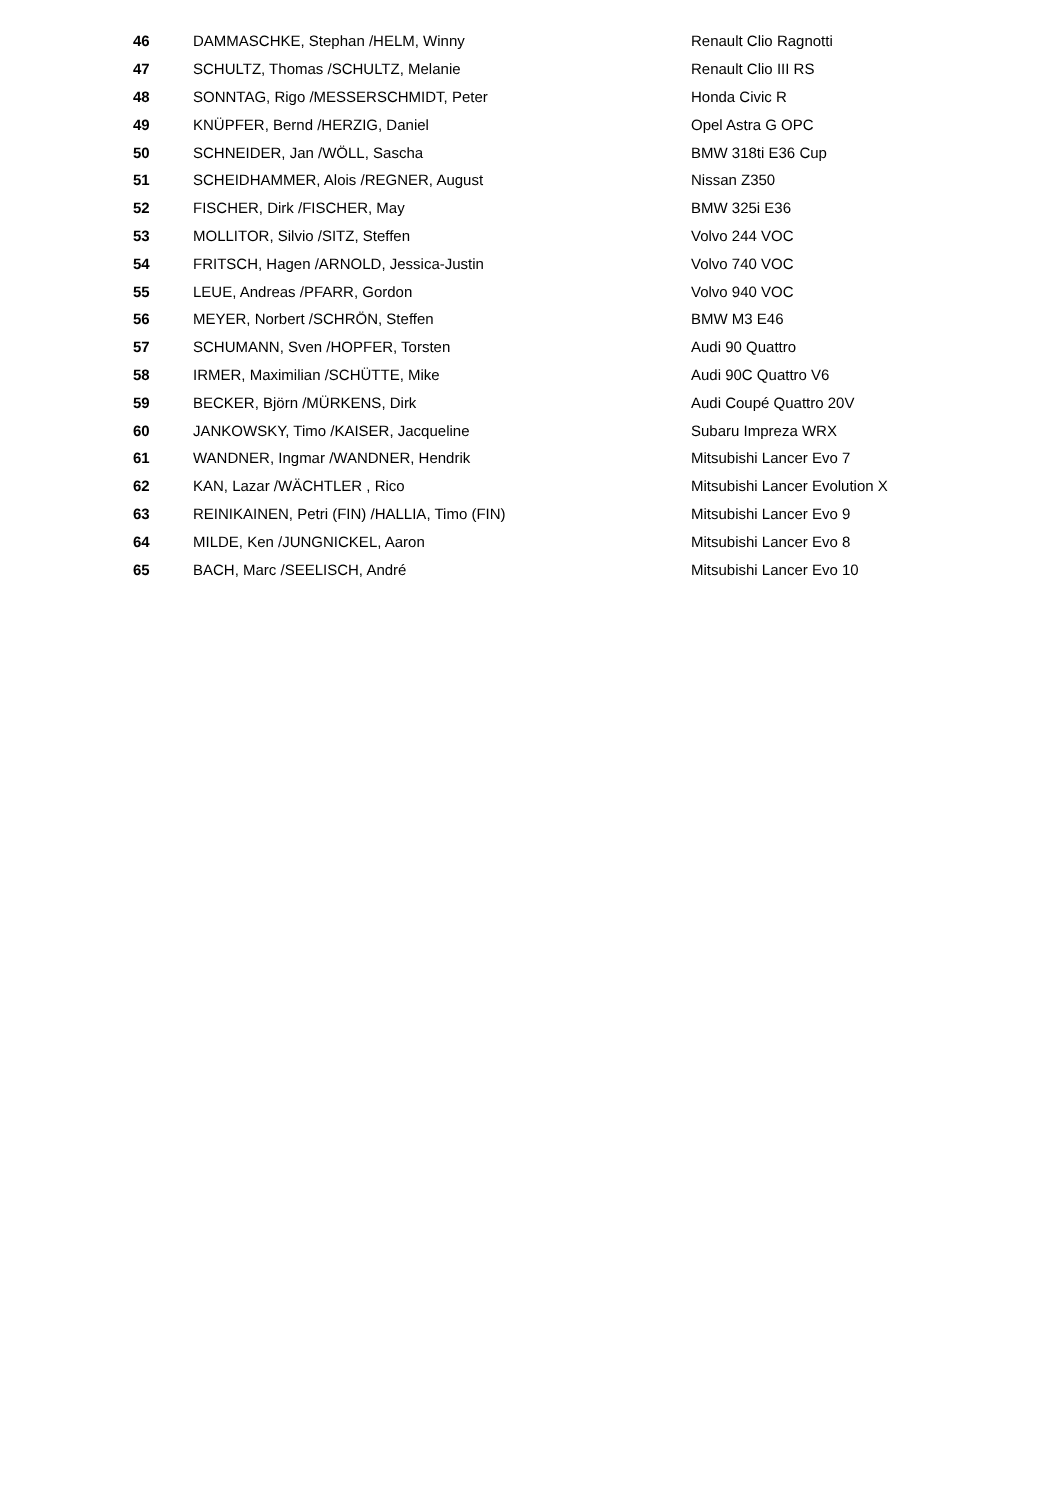| 46 | DAMMASCHKE, Stephan /HELM, Winny | Renault Clio Ragnotti |
| 47 | SCHULTZ, Thomas /SCHULTZ, Melanie | Renault Clio III RS |
| 48 | SONNTAG, Rigo /MESSERSCHMIDT, Peter | Honda Civic R |
| 49 | KNÜPFER, Bernd /HERZIG, Daniel | Opel Astra G OPC |
| 50 | SCHNEIDER, Jan /WÖLL, Sascha | BMW 318ti E36 Cup |
| 51 | SCHEIDHAMMER, Alois /REGNER, August | Nissan Z350 |
| 52 | FISCHER, Dirk /FISCHER, May | BMW 325i E36 |
| 53 | MOLLITOR, Silvio /SITZ, Steffen | Volvo 244 VOC |
| 54 | FRITSCH, Hagen /ARNOLD, Jessica-Justin | Volvo 740 VOC |
| 55 | LEUE, Andreas /PFARR, Gordon | Volvo 940 VOC |
| 56 | MEYER, Norbert /SCHRÖN, Steffen | BMW M3 E46 |
| 57 | SCHUMANN, Sven /HOPFER, Torsten | Audi 90 Quattro |
| 58 | IRMER, Maximilian /SCHÜTTE, Mike | Audi 90C Quattro V6 |
| 59 | BECKER, Björn /MÜRKENS, Dirk | Audi Coupé Quattro 20V |
| 60 | JANKOWSKY, Timo /KAISER, Jacqueline | Subaru Impreza WRX |
| 61 | WANDNER, Ingmar /WANDNER, Hendrik | Mitsubishi Lancer Evo 7 |
| 62 | KAN, Lazar /WÄCHTLER , Rico | Mitsubishi Lancer Evolution X |
| 63 | REINIKAINEN, Petri (FIN) /HALLIA, Timo (FIN) | Mitsubishi Lancer Evo 9 |
| 64 | MILDE, Ken /JUNGNICKEL, Aaron | Mitsubishi Lancer Evo 8 |
| 65 | BACH, Marc /SEELISCH, André | Mitsubishi Lancer Evo 10 |